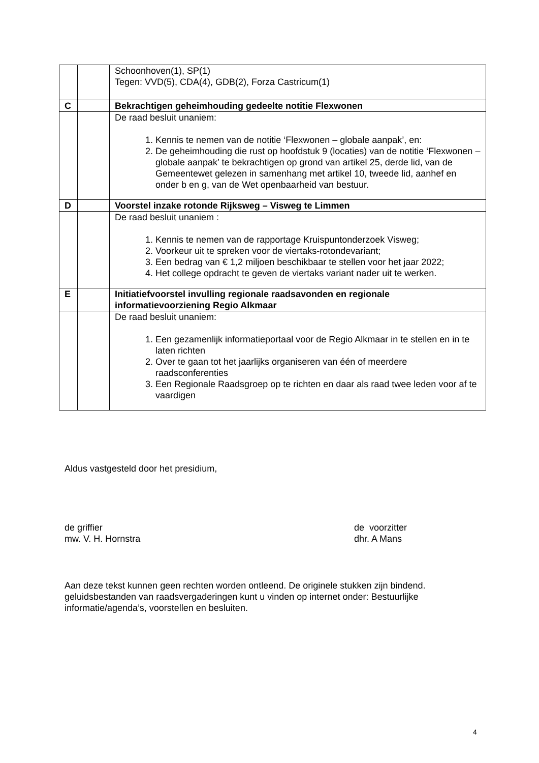| | | Schoonhoven(1), SP(1) Tegen: VVD(5), CDA(4), GDB(2), Forza Castricum(1) |
| C | | Bekrachtigen geheimhouding gedeelte notitie Flexwonen |
| | | De raad besluit unaniem: 1. Kennis te nemen van de notitie ‘Flexwonen – globale aanpak’, en: 2. De geheimhouding die rust op hoofdstuk 9 (locaties) van de notitie ‘Flexwonen – globale aanpak’ te bekrachtigen op grond van artikel 25, derde lid, van de Gemeentewet gelezen in samenhang met artikel 10, tweede lid, aanhef en onder b en g, van de Wet openbaarheid van bestuur. |
| D | | Voorstel inzake rotonde Rijksweg – Visweg te Limmen |
| | | De raad besluit unaniem : 1. Kennis te nemen van de rapportage Kruispuntonderzoek Visweg; 2. Voorkeur uit te spreken voor de viertaks-rotondevariant; 3. Een bedrag van € 1,2 miljoen beschikbaar te stellen voor het jaar 2022; 4. Het college opdracht te geven de viertaks variant nader uit te werken. |
| E | | Initiatiefvoorstel invulling regionale raadsavonden en regionale informatievoorziening Regio Alkmaar |
| | | De raad besluit unaniem: 1. Een gezamenlijk informatieportaal voor de Regio Alkmaar in te stellen en in te laten richten 2. Over te gaan tot het jaarlijks organiseren van één of meerdere raadsconferenties 3. Een Regionale Raadsgroep op te richten en daar als raad twee leden voor af te vaardigen |
Aldus vastgesteld door het presidium,
de griffier
mw. V. H. Hornstra
de voorzitter
dhr. A Mans
Aan deze tekst kunnen geen rechten worden ontleend. De originele stukken zijn bindend. geluidsbestanden van raadsvergaderingen kunt u vinden op internet onder: Bestuurlijke informatie/agenda’s, voorstellen en besluiten.
4